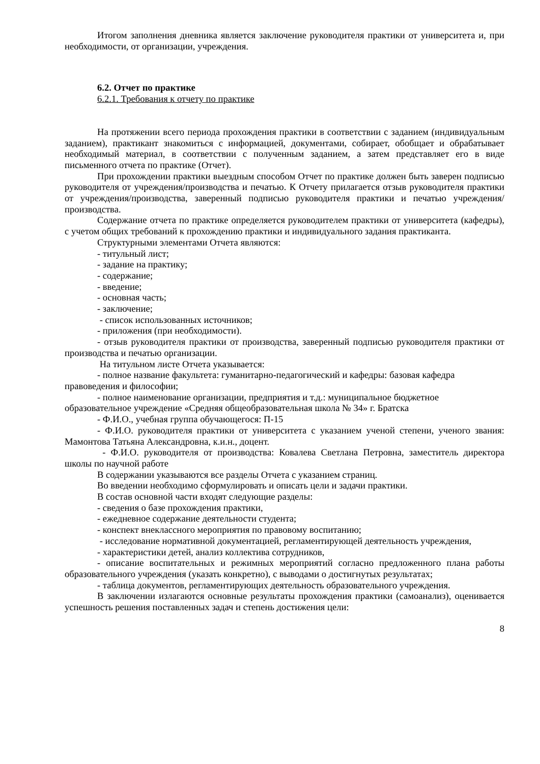Итогом заполнения дневника является заключение руководителя практики от университета и, при необходимости, от организации, учреждения.
6.2. Отчет по практике
6.2.1. Требования к отчету по практике
На протяжении всего периода прохождения практики в соответствии с заданием (индивидуальным заданием), практикант знакомиться с информацией, документами, собирает, обобщает и обрабатывает необходимый материал, в соответствии с полученным заданием, а затем представляет его в виде письменного отчета по практике (Отчет).
При прохождении практики выездным способом Отчет по практике должен быть заверен подписью руководителя от учреждения/производства и печатью. К Отчету прилагается отзыв руководителя практики от учреждения/производства, заверенный подписью руководителя практики и печатью учреждения/производства.
Содержание отчета по практике определяется руководителем практики от университета (кафедры), с учетом общих требований к прохождению практики и индивидуального задания практиканта.
Структурными элементами Отчета являются:
- титульный лист;
- задание на практику;
- содержание;
- введение;
- основная часть;
- заключение;
- список использованных источников;
- приложения (при необходимости).
- отзыв руководителя практики от производства, заверенный подписью руководителя практики от производства и печатью организации.
На титульном листе Отчета указывается:
- полное название факультета: гуманитарно-педагогический и кафедры: базовая кафедра правоведения и философии;
- полное наименование организации, предприятия и т.д.: муниципальное бюджетное образовательное учреждение «Средняя общеобразовательная школа № 34» г. Братска
- Ф.И.О., учебная группа обучающегося: П-15
- Ф.И.О. руководителя практики от университета с указанием ученой степени, ученого звания: Мамонтова Татьяна Александровна, к.и.н., доцент.
- Ф.И.О. руководителя от производства: Ковалева Светлана Петровна, заместитель директора школы по научной работе
В содержании указываются все разделы Отчета с указанием страниц.
Во введении необходимо сформулировать и описать цели и задачи практики.
В состав основной части входят следующие разделы:
- сведения о базе прохождения практики,
- ежедневное содержание деятельности студента;
- конспект внеклассного мероприятия по правовому воспитанию;
- исследование нормативной документацией, регламентирующей деятельность учреждения,
- характеристики детей, анализ коллектива сотрудников,
- описание воспитательных и режимных мероприятий согласно предложенного плана работы образовательного учреждения (указать конкретно), с выводами о достигнутых результатах;
- таблица документов, регламентирующих деятельность образовательного учреждения.
В заключении излагаются основные результаты прохождения практики (самоанализ), оценивается успешность решения поставленных задач и степень достижения цели:
8